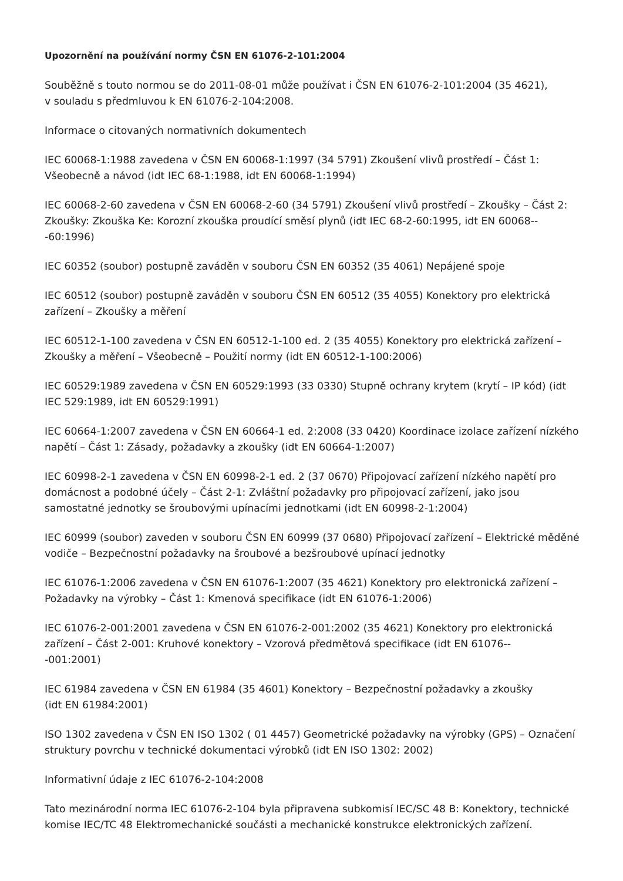Upozornění na používání normy ČSN EN 61076-2-101:2004
Souběžně s touto normou se do 2011-08-01 může používat i ČSN EN 61076-2-101:2004 (35 4621),
v souladu s předmluvou k EN 61076-2-104:2008.
Informace o citovaných normativních dokumentech
IEC 60068-1:1988 zavedena v ČSN EN 60068-1:1997 (34 5791) Zkoušení vlivů prostředí – Část 1: Všeobecně a návod (idt IEC 68-1:1988, idt EN 60068-1:1994)
IEC 60068-2-60 zavedena v ČSN EN 60068-2-60 (34 5791) Zkoušení vlivů prostředí – Zkoušky – Část 2: Zkoušky: Zkouška Ke: Korozní zkouška proudící směsí plynů (idt IEC 68-2-60:1995, idt EN 60068--
-60:1996)
IEC 60352 (soubor) postupně zaváděn v souboru ČSN EN 60352 (35 4061) Nepájené spoje
IEC 60512 (soubor) postupně zaváděn v souboru ČSN EN 60512 (35 4055) Konektory pro elektrická zařízení – Zkoušky a měření
IEC 60512-1-100 zavedena v ČSN EN 60512-1-100 ed. 2 (35 4055) Konektory pro elektrická zařízení – Zkoušky a měření – Všeobecně – Použití normy (idt EN 60512-1-100:2006)
IEC 60529:1989 zavedena v ČSN EN 60529:1993 (33 0330) Stupně ochrany krytem (krytí – IP kód) (idt IEC 529:1989, idt EN 60529:1991)
IEC 60664-1:2007 zavedena v ČSN EN 60664-1 ed. 2:2008 (33 0420) Koordinace izolace zařízení nízkého napětí – Část 1: Zásady, požadavky a zkoušky (idt EN 60664-1:2007)
IEC 60998-2-1 zavedena v ČSN EN 60998-2-1 ed. 2 (37 0670) Připojovací zařízení nízkého napětí pro domácnost a podobné účely – Část 2-1: Zvláštní požadavky pro připojovací zařízení, jako jsou samostatné jednotky se šroubovými upínacími jednotkami (idt EN 60998-2-1:2004)
IEC 60999 (soubor) zaveden v souboru ČSN EN 60999 (37 0680) Připojovací zařízení – Elektrické měděné vodiče – Bezpečnostní požadavky na šroubové a bezšroubové upínací jednotky
IEC 61076-1:2006 zavedena v ČSN EN 61076-1:2007 (35 4621) Konektory pro elektronická zařízení – Požadavky na výrobky – Část 1: Kmenová specifikace (idt EN 61076-1:2006)
IEC 61076-2-001:2001 zavedena v ČSN EN 61076-2-001:2002 (35 4621) Konektory pro elektronická zařízení – Část 2-001: Kruhové konektory – Vzorová předmětová specifikace (idt EN 61076--
-001:2001)
IEC 61984 zavedena v ČSN EN 61984 (35 4601) Konektory – Bezpečnostní požadavky a zkoušky
(idt EN 61984:2001)
ISO 1302 zavedena v ČSN EN ISO 1302 ( 01 4457) Geometrické požadavky na výrobky (GPS) – Označení struktury povrchu v technické dokumentaci výrobků (idt EN ISO 1302: 2002)
Informativní údaje z IEC 61076-2-104:2008
Tato mezinárodní norma IEC 61076-2-104 byla připravena subkomisí IEC/SC 48 B: Konektory, technické komise IEC/TC 48 Elektromechanické součásti a mechanické konstrukce elektronických zařízení.